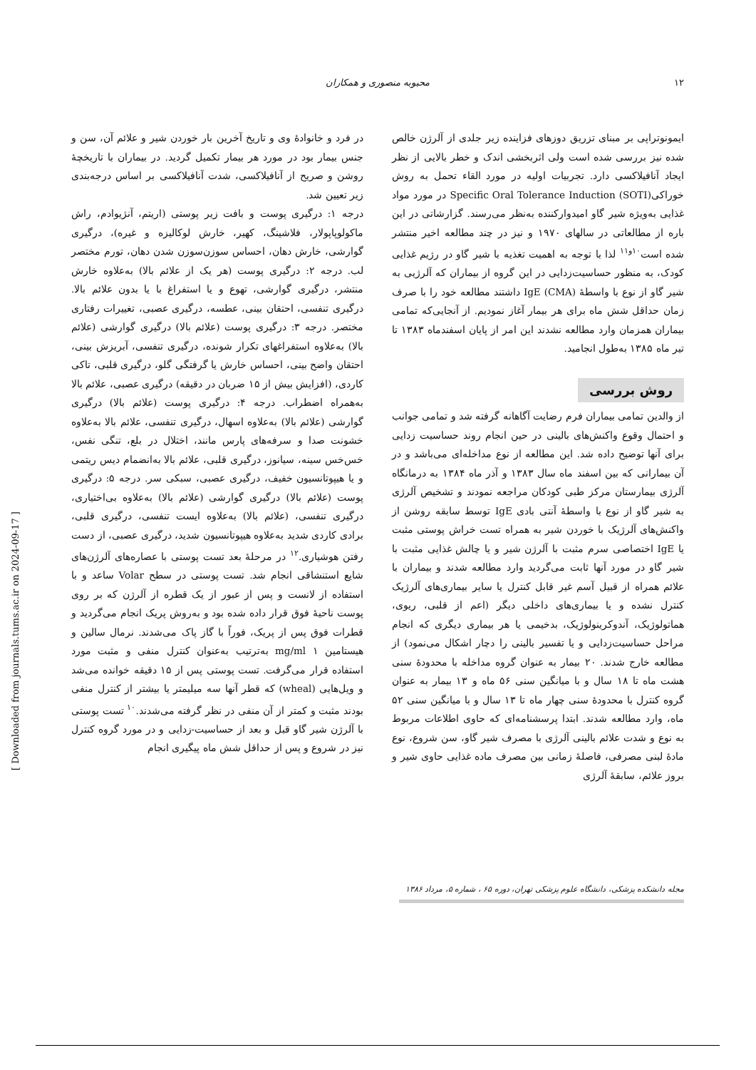۱۲ محبوبه منصوری و همکاران
ایمونوتراپی بر مبنای تزریق دوزهای فزاینده زیر جلدی از آلرژن خالص شده نیز بررسی شده است ولی اثربخشی اندک و خطر بالایی از نظر ایجاد آنافیلاکسی دارد. تجربیات اولیه در مورد القاء تحمل به روش خوراکی(Specific Oral Tolerance Induction (SOTI در مورد مواد غذایی به‌ویژه شیر گاو امیدوارکننده به‌نظر می‌رسند. گزارشاتی در این باره از مطالعاتی در سالهای ۱۹۷۰ و نیز در چند مطالعه اخیر منتشر شده است<sup>۱۰و۱۱</sup> لذا با توجه به اهمیت تغذیه با شیر گاو در رژیم غذایی کودک، به منظور حساسیت‌زدایی در این گروه از بیماران که آلرژیی به شیر گاو از نوع با واسطهٔ IgE (CMA) داشتند مطالعه خود را با صرف زمان حداقل شش ماه برای هر بیمار آغاز نمودیم. از آنجایی‌که تمامی بیماران همزمان وارد مطالعه نشدند این امر از پایان اسفندماه ۱۳۸۳ تا تیر ماه ۱۳۸۵ به‌طول انجامید.
روش بررسی
از والدین تمامی بیماران فرم رضایت آگاهانه گرفته شد و تمامی جوانب و احتمال وقوع واکنش‌های بالینی در حین انجام روند حساسیت زدایی برای آنها توضیح داده شد. این مطالعه از نوع مداخله‌ای می‌باشد و در آن بیمارانی که بین اسفند ماه سال ۱۳۸۳ و آذر ماه ۱۳۸۴ به درمانگاه آلرژی بیمارستان مرکز طبی کودکان مراجعه نمودند و تشخیص آلرژی به شیر گاو از نوع با واسطهٔ آنتی بادی IgE توسط سابقه روشن از واکنش‌های آلرژیک با خوردن شیر به همراه تست خراش پوستی مثبت یا IgE اختصاصی سرم مثبت با آلرژن شیر و یا چالش غذایی مثبت با شیر گاو در مورد آنها ثابت می‌گردید وارد مطالعه شدند و بیماران با علائم همراه از قبیل آسم غیر قابل کنترل یا سایر بیماری‌های آلرژیک کنترل نشده و یا بیماری‌های داخلی دیگر (اعم از قلبی، ریوی، هماتولوژیک، آندوکرینولوژیک، بدخیمی یا هر بیماری دیگری که انجام مراحل حساسیت‌زدایی و یا تفسیر بالینی را دچار اشکال می‌نمود) از مطالعه خارج شدند. ۲۰ بیمار به عنوان گروه مداخله با محدودهٔ سنی هشت ماه تا ۱۸ سال و با میانگین سنی ۵۶ ماه و ۱۳ بیمار به عنوان گروه کنترل با محدودهٔ سنی چهار ماه تا ۱۳ سال و با میانگین سنی ۵۲ ماه، وارد مطالعه شدند. ابتدا پرسشنامه‌ای که حاوی اطلاعات مربوط به نوع و شدت علائم بالینی آلرژی با مصرف شیر گاو، سن شروع، نوع مادهٔ لبنی مصرفی، فاصلهٔ زمانی بین مصرف ماده غذایی حاوی شیر و بروز علائم، سابقهٔ آلرژی
در فرد و خانوادهٔ وی و تاریخ آخرین بار خوردن شیر و علائم آن، سن و جنس بیمار بود در مورد هر بیمار تکمیل گردید. در بیماران با تاریخچهٔ روشن و صریح از آنافیلاکسی، شدت آنافیلاکسی بر اساس درجه‌بندی زیر تعیین شد.
درجه ۱: درگیری پوست و بافت زیر پوستی (اریتم، آنژیوادم، راش ماکولوپاپولار، فلاشینگ، کهیر، خارش لوکالیزه و غیره)، درگیری گوارشی، خارش دهان، احساس سوزن‌سوزن شدن دهان، تورم مختصر لب. درجه ۲: درگیری پوست (هر یک از علائم بالا) به‌علاوه خارش منتشر، درگیری گوارشی، تهوع و یا استفراغ با یا بدون علائم بالا. درگیری تنفسی، احتقان بینی، عطسه، درگیری عصبی، تغییرات رفتاری مختصر. درجه ۳: درگیری پوست (علائم بالا) درگیری گوارشی (علائم بالا) به‌علاوه استفراغهای تکرار شونده، درگیری تنفسی، آبریزش بینی، احتقان واضح بینی، احساس خارش یا گرفتگی گلو، درگیری قلبی، تاکی کاردی، (افزایش بیش از ۱۵ ضربان در دقیقه) درگیری عصبی، علائم بالا به‌همراه اضطراب. درجه ۴: درگیری پوست (علائم بالا) درگیری گوارشی (علائم بالا) به‌علاوه اسهال، درگیری تنفسی، علائم بالا به‌علاوه خشونت صدا و سرفه‌های پارس مانند، اختلال در بلع، تنگی نفس، خس‌خس سینه، سیانوز، درگیری قلبی، علائم بالا به‌انضمام دیس ریتمی و یا هیپوتانسیون خفیف، درگیری عصبی، سبکی سر. درجه ۵: درگیری پوست (علائم بالا) درگیری گوارشی (علائم بالا) به‌علاوه بی‌اختیاری، درگیری تنفسی، (علائم بالا) به‌علاوه ایست تنفسی، درگیری قلبی، برادی کاردی شدید به‌علاوه هیپوتانسیون شدید، درگیری عصبی، از دست رفتن هوشیاری.<sup>۱۲</sup> در مرحلهٔ بعد تست پوستی با عصاره‌های آلرژن‌های شایع استنشاقی انجام شد. تست پوستی در سطح Volar ساعد و با استفاده از لانست و پس از عبور از یک قطره از آلرژن که بر روی پوست ناحیهٔ فوق قرار داده شده بود و به‌روش پریک انجام می‌گردید و قطرات فوق پس از پریک، فوراً با گاز پاک می‌شدند. نرمال سالین و هیستامین mg/ml ۱ به‌ترتیب به‌عنوان کنترل منفی و مثبت مورد استفاده قرار می‌گرفت. تست پوستی پس از ۱۵ دقیقه خوانده می‌شد و ویل‌هایی (wheal) که قطر آنها سه میلیمتر یا بیشتر از کنترل منفی بودند مثبت و کمتر از آن منفی در نظر گرفته می‌شدند.<sup>۱۰</sup> تست پوستی با آلرژن شیر گاو قبل و بعد از حساسیت-زدایی و در مورد گروه کنترل نیز در شروع و پس از حداقل شش ماه پیگیری انجام
مجله دانشکده پزشکی، دانشگاه علوم پزشکی تهران، دوره ۶۵ ، شماره ۵، مرداد ۱۳۸۶
[ Downloaded from journals.tums.ac.ir on 2024-09-17 ]